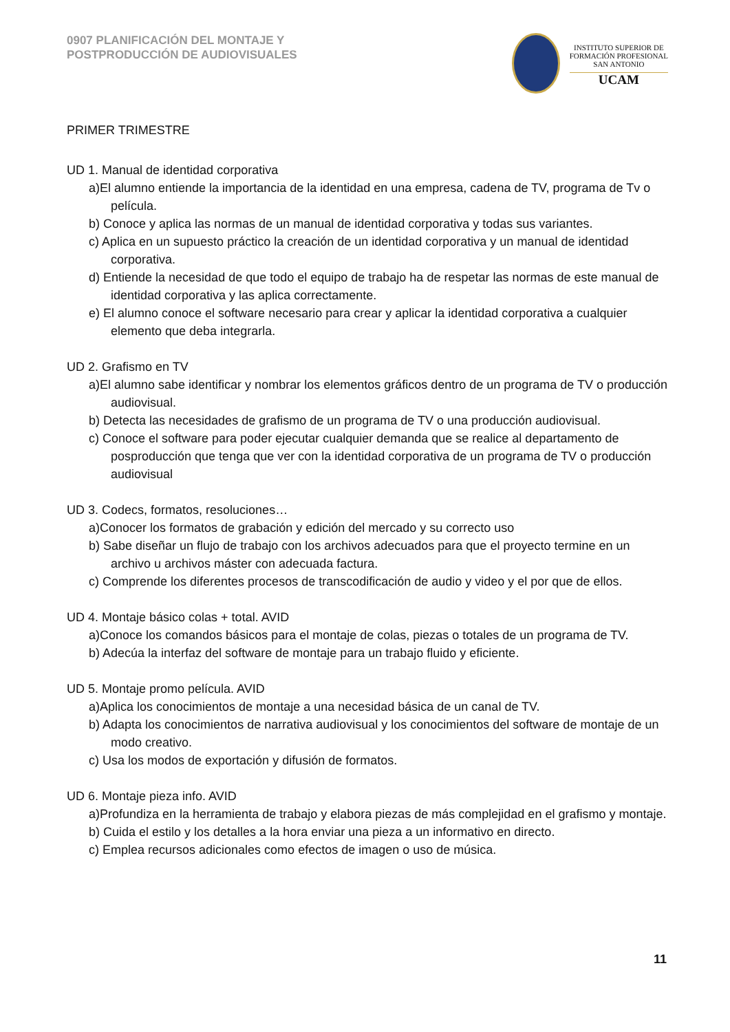0907 PLANIFICACIÓN DEL MONTAJE Y
POSTPRODUCCIÓN DE AUDIOVISUALES
INSTITUTO SUPERIOR DE
FORMACIÓN PROFESIONAL
SAN ANTONIO
UCAM
PRIMER TRIMESTRE
UD 1. Manual de identidad corporativa
a)El alumno entiende la importancia de la identidad en una empresa, cadena de TV, programa de Tv o película.
b) Conoce y aplica las normas de un manual de identidad corporativa y todas sus variantes.
c) Aplica en un supuesto práctico la creación de un identidad corporativa y un manual de identidad corporativa.
d) Entiende la necesidad de que todo el equipo de trabajo ha de respetar las normas de este manual de identidad corporativa y las aplica correctamente.
e) El alumno conoce el software necesario para crear y aplicar la identidad corporativa a cualquier elemento que deba integrarla.
UD 2. Grafismo en TV
a)El alumno sabe identificar y nombrar los elementos gráficos dentro de un programa de TV o producción audiovisual.
b) Detecta las necesidades de grafismo de un programa de TV o una producción audiovisual.
c) Conoce el software para poder ejecutar cualquier demanda que se realice al departamento de posproducción que tenga que ver con la identidad corporativa de un programa de TV o producción audiovisual
UD 3. Codecs, formatos, resoluciones…
a)Conocer los formatos de grabación y edición del mercado y su correcto uso
b) Sabe diseñar un flujo de trabajo con los archivos adecuados para que el proyecto termine en un archivo u archivos máster con adecuada factura.
c) Comprende los diferentes procesos de transcodificación de audio y video y el por que de ellos.
UD 4. Montaje básico colas + total. AVID
a)Conoce los comandos básicos para el montaje de colas, piezas o totales de un programa de TV.
b) Adecúa la interfaz del software de montaje para un trabajo fluido y eficiente.
UD 5. Montaje promo película. AVID
a)Aplica los conocimientos de montaje a una necesidad básica de un canal de TV.
b) Adapta los conocimientos de narrativa audiovisual y los conocimientos del software de montaje de un modo creativo.
c) Usa los modos de exportación y difusión de formatos.
UD 6. Montaje pieza info. AVID
a)Profundiza en la herramienta de trabajo y elabora piezas de más complejidad en el grafismo y montaje.
b) Cuida el estilo y los detalles a la hora enviar una pieza a un informativo en directo.
c) Emplea recursos adicionales como efectos de imagen o uso de música.
11